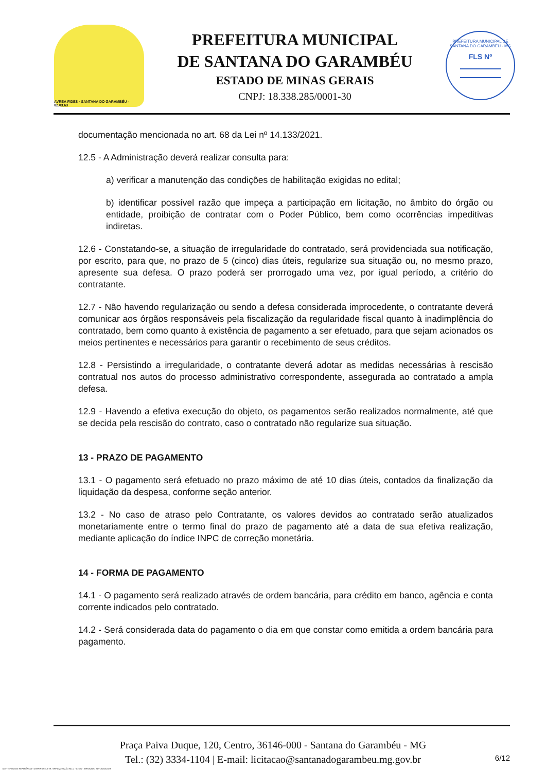AVREA FIDES · SANTANA DO GARAMBÉU - 02.03.63
PREFEITURA MUNICIPAL
DE SANTANA DO GARAMBÉU
ESTADO DE MINAS GERAIS
CNPJ: 18.338.285/0001-30
PREFEITURA MUNICIPAL DE SANTANA DO GARAMBÉU - MG
FLS Nº
documentação mencionada no art. 68 da Lei nº 14.133/2021.
12.5 - A Administração deverá realizar consulta para:
a) verificar a manutenção das condições de habilitação exigidas no edital;
b) identificar possível razão que impeça a participação em licitação, no âmbito do órgão ou entidade, proibição de contratar com o Poder Público, bem como ocorrências impeditivas indiretas.
12.6 - Constatando-se, a situação de irregularidade do contratado, será providenciada sua notificação, por escrito, para que, no prazo de 5 (cinco) dias úteis, regularize sua situação ou, no mesmo prazo, apresente sua defesa. O prazo poderá ser prorrogado uma vez, por igual período, a critério do contratante.
12.7 - Não havendo regularização ou sendo a defesa considerada improcedente, o contratante deverá comunicar aos órgãos responsáveis pela fiscalização da regularidade fiscal quanto à inadimplência do contratado, bem como quanto à existência de pagamento a ser efetuado, para que sejam acionados os meios pertinentes e necessários para garantir o recebimento de seus créditos.
12.8 - Persistindo a irregularidade, o contratante deverá adotar as medidas necessárias à rescisão contratual nos autos do processo administrativo correspondente, assegurada ao contratado a ampla defesa.
12.9 - Havendo a efetiva execução do objeto, os pagamentos serão realizados normalmente, até que se decida pela rescisão do contrato, caso o contratado não regularize sua situação.
13 - PRAZO DE PAGAMENTO
13.1 - O pagamento será efetuado no prazo máximo de até 10 dias úteis, contados da finalização da liquidação da despesa, conforme seção anterior.
13.2 - No caso de atraso pelo Contratante, os valores devidos ao contratado serão atualizados monetariamente entre o termo final do prazo de pagamento até a data de sua efetiva realização, mediante aplicação do índice INPC de correção monetária.
14 - FORMA DE PAGAMENTO
14.1 - O pagamento será realizado através de ordem bancária, para crédito em banco, agência e conta corrente indicados pelo contratado.
14.2 - Será considerada data do pagamento o dia em que constar como emitida a ordem bancária para pagamento.
Praça Paiva Duque, 120, Centro, 36146-000 - Santana do Garambéu - MG
Tel.: (32) 3334-1104 | E-mail: licitacao@santanadogarambeu.mg.gov.br
6/12
740 - TERMO DE REFERÊNCIA - DISPENSA ELETR. SRP AQUISIÇÃO NLLC - ATIVO - APROVADO AD - 30/10/2023